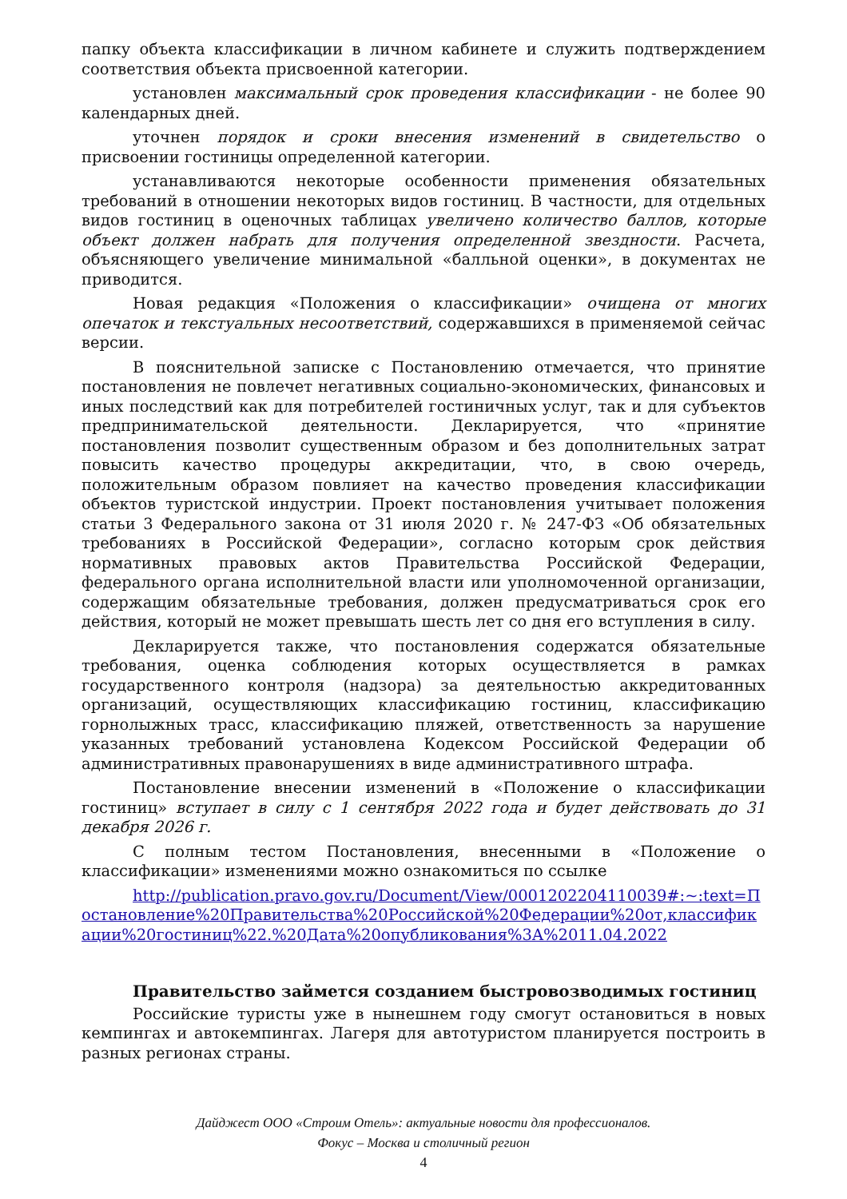папку объекта классификации в личном кабинете и служить подтверждением соответствия объекта присвоенной категории.
установлен максимальный срок проведения классификации - не более 90 календарных дней.
уточнен порядок и сроки внесения изменений в свидетельство о присвоении гостиницы определенной категории.
устанавливаются некоторые особенности применения обязательных требований в отношении некоторых видов гостиниц. В частности, для отдельных видов гостиниц в оценочных таблицах увеличено количество баллов, которые объект должен набрать для получения определенной звездности. Расчета, объясняющего увеличение минимальной «балльной оценки», в документах не приводится.
Новая редакция «Положения о классификации» очищена от многих опечаток и текстуальных несоответствий, содержавшихся в применяемой сейчас версии.
В пояснительной записке с Постановлению отмечается, что принятие постановления не повлечет негативных социально-экономических, финансовых и иных последствий как для потребителей гостиничных услуг, так и для субъектов предпринимательской деятельности. Декларируется, что «принятие постановления позволит существенным образом и без дополнительных затрат повысить качество процедуры аккредитации, что, в свою очередь, положительным образом повлияет на качество проведения классификации объектов туристской индустрии. Проект постановления учитывает положения статьи 3 Федерального закона от 31 июля 2020 г. № 247-ФЗ «Об обязательных требованиях в Российской Федерации», согласно которым срок действия нормативных правовых актов Правительства Российской Федерации, федерального органа исполнительной власти или уполномоченной организации, содержащим обязательные требования, должен предусматриваться срок его действия, который не может превышать шесть лет со дня его вступления в силу.
Декларируется также, что постановления содержатся обязательные требования, оценка соблюдения которых осуществляется в рамках государственного контроля (надзора) за деятельностью аккредитованных организаций, осуществляющих классификацию гостиниц, классификацию горнолыжных трасс, классификацию пляжей, ответственность за нарушение указанных требований установлена Кодексом Российской Федерации об административных правонарушениях в виде административного штрафа.
Постановление внесении изменений в «Положение о классификации гостиниц» вступает в силу с 1 сентября 2022 года и будет действовать до 31 декабря 2026 г.
С полным тестом Постановления, внесенными в «Положение о классификации» изменениями можно ознакомиться по ссылке
http://publication.pravo.gov.ru/Document/View/0001202204110039#:~:text=Постановление%20Правительства%20Российской%20Федерации%20от,классификации%20гостиниц%22.%20Дата%20опубликования%3A%2011.04.2022
Правительство займется созданием быстровозводимых гостиниц
Российские туристы уже в нынешнем году смогут остановиться в новых кемпингах и автокемпингах. Лагеря для автотуристом планируется построить в разных регионах страны.
Дайджест ООО «Строим Отель»: актуальные новости для профессионалов.
Фокус – Москва и столичный регион
4